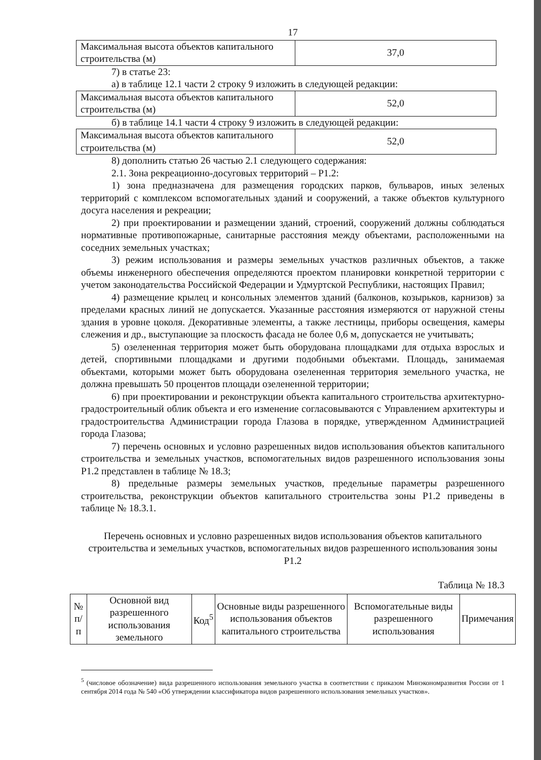17
| Максимальная высота объектов капитального строительства (м) | 37,0 |
7) в статье 23:
а) в таблице 12.1 части 2 строку 9 изложить в следующей редакции:
| Максимальная высота объектов капитального строительства (м) | 52,0 |
б) в таблице 14.1 части 4 строку 9 изложить в следующей редакции:
| Максимальная высота объектов капитального строительства (м) | 52,0 |
8) дополнить статью 26 частью 2.1 следующего содержания:
2.1. Зона рекреационно-досуговых территорий – Р1.2:
1) зона предназначена для размещения городских парков, бульваров, иных зеленых территорий с комплексом вспомогательных зданий и сооружений, а также объектов культурного досуга населения и рекреации;
2) при проектировании и размещении зданий, строений, сооружений должны соблюдаться нормативные противопожарные, санитарные расстояния между объектами, расположенными на соседних земельных участках;
3) режим использования и размеры земельных участков различных объектов, а также объемы инженерного обеспечения определяются проектом планировки конкретной территории с учетом законодательства Российской Федерации и Удмуртской Республики, настоящих Правил;
4) размещение крылец и консольных элементов зданий (балконов, козырьков, карнизов) за пределами красных линий не допускается. Указанные расстояния измеряются от наружной стены здания в уровне цоколя. Декоративные элементы, а также лестницы, приборы освещения, камеры слежения и др., выступающие за плоскость фасада не более 0,6 м, допускается не учитывать;
5) озелененная территория может быть оборудована площадками для отдыха взрослых и детей, спортивными площадками и другими подобными объектами. Площадь, занимаемая объектами, которыми может быть оборудована озелененная территория земельного участка, не должна превышать 50 процентов площади озелененной территории;
6) при проектировании и реконструкции объекта капитального строительства архитектурно-градостроительный облик объекта и его изменение согласовываются с Управлением архитектуры и градостроительства Администрации города Глазова в порядке, утвержденном Администрацией города Глазова;
7) перечень основных и условно разрешенных видов использования объектов капитального строительства и земельных участков, вспомогательных видов разрешенного использования зоны Р1.2 представлен в таблице № 18.3;
8) предельные размеры земельных участков, предельные параметры разрешенного строительства, реконструкции объектов капитального строительства зоны Р1.2 приведены в таблице № 18.3.1.
Перечень основных и условно разрешенных видов использования объектов капитального строительства и земельных участков, вспомогательных видов разрешенного использования зоны Р1.2
Таблица № 18.3
| № п/п | Основной вид разрешенного использования земельного | Код<sup>5</sup> | Основные виды разрешенного использования объектов капитального строительства | Вспомогательные виды разрешенного использования | Примечания |
| --- | --- | --- | --- | --- | --- |
<sup>5</sup> (числовое обозначение) вида разрешенного использования земельного участка в соответствии с приказом Минэкономразвития России от 1 сентября 2014 года № 540 «Об утверждении классификатора видов разрешенного использования земельных участков».